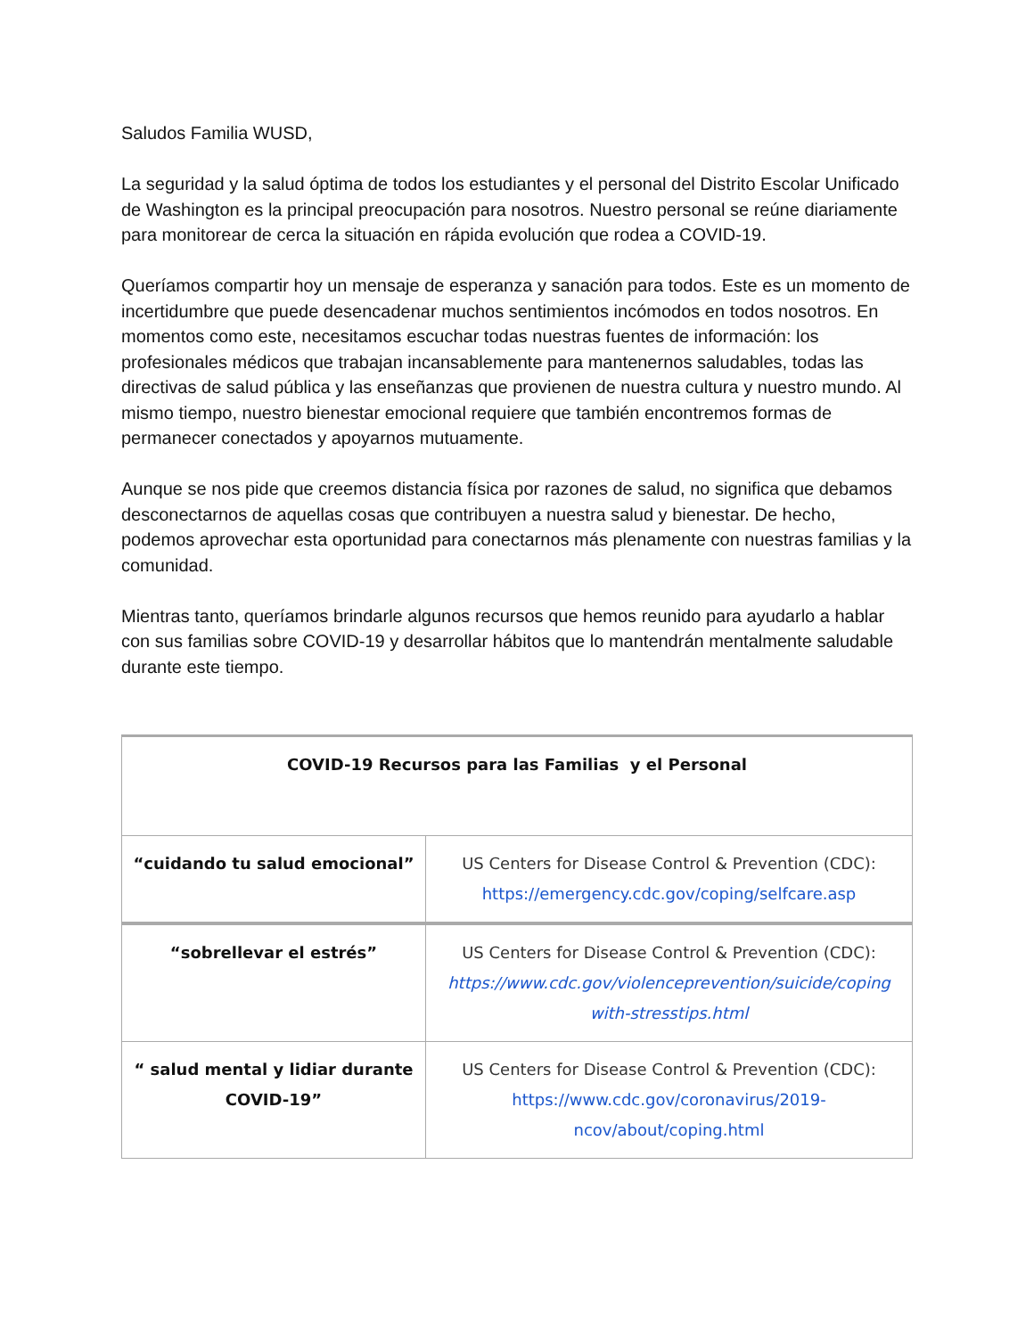Saludos Familia WUSD,
La seguridad y la salud óptima de todos los estudiantes y el personal del Distrito Escolar Unificado de Washington es la principal preocupación para nosotros. Nuestro personal se reúne diariamente para monitorear de cerca la situación en rápida evolución que rodea a COVID-19.
Queríamos compartir hoy un mensaje de esperanza y sanación para todos. Este es un momento de incertidumbre que puede desencadenar muchos sentimientos incómodos en todos nosotros. En momentos como este, necesitamos escuchar todas nuestras fuentes de información: los profesionales médicos que trabajan incansablemente para mantenernos saludables, todas las directivas de salud pública y las enseñanzas que provienen de nuestra cultura y nuestro mundo. Al mismo tiempo, nuestro bienestar emocional requiere que también encontremos formas de permanecer conectados y apoyarnos mutuamente.
Aunque se nos pide que creemos distancia física por razones de salud, no significa que debamos desconectarnos de aquellas cosas que contribuyen a nuestra salud y bienestar. De hecho, podemos aprovechar esta oportunidad para conectarnos más plenamente con nuestras familias y la comunidad.
Mientras tanto, queríamos brindarle algunos recursos que hemos reunido para ayudarlo a hablar con sus familias sobre COVID-19 y desarrollar hábitos que lo mantendrán mentalmente saludable durante este tiempo.
| COVID-19 Recursos para las Familias y el Personal | |
| --- | --- |
| “cuidando tu salud emocional” | US Centers for Disease Control & Prevention (CDC): https://emergency.cdc.gov/coping/selfcare.asp |
| “sobrellevar el estrés” | US Centers for Disease Control & Prevention (CDC): https://www.cdc.gov/violenceprevention/suicide/coping with-stresstips.html |
| “ salud mental y lidiar durante COVID-19” | US Centers for Disease Control & Prevention (CDC): https://www.cdc.gov/coronavirus/2019-ncov/about/coping.html |